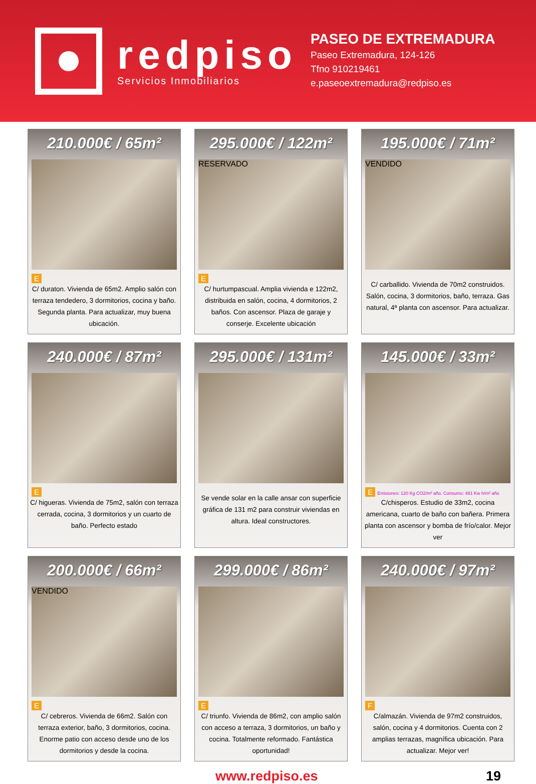redpiso
Servicios Inmobiliarios
PASEO DE EXTREMADURA
Paseo Extremadura, 124-126
Tfno 910219461
e.paseoextremadura@redpiso.es
210.000€ / 65m²
E
C/ duraton. Vivienda de 65m2. Amplio salón con terraza tendedero, 3 dormitorios, cocina y baño. Segunda planta. Para actualizar, muy buena ubicación.
295.000€ / 122m²
RESERVADO
E
C/ hurtumpascual. Amplia vivienda e 122m2, distribuida en salón, cocina, 4 dormitorios, 2 baños. Con ascensor. Plaza de garaje y conserje. Excelente ubicación
195.000€ / 71m²
VENDIDO
C/ carballido. Vivienda de 70m2 construidos. Salón, cocina, 3 dormitorios, baño, terraza. Gas natural, 4ª planta con ascensor. Para actualizar.
240.000€ / 87m²
E
C/ higueras. Vivienda de 75m2, salón con terraza cerrada, cocina, 3 dormitorios y un cuarto de baño. Perfecto estado
295.000€ / 131m²
Se vende solar en la calle ansar con superficie gráfica de 131 m2 para construir viviendas en altura. Ideal constructores.
145.000€ / 33m²
E Emisiones: 120 Kg CO2/m² año. Consumo: 481 Kw h/m² año
C/chisperos. Estudio de 33m2, cocina americana, cuarto de baño con bañera. Primera planta con ascensor y bomba de frío/calor. Mejor ver
200.000€ / 66m²
VENDIDO
E
C/ cebreros. Vivienda de 66m2. Salón con terraza exterior, baño, 3 dormitorios, cocina. Enorme patio con acceso desde uno de los dormitorios y desde la cocina.
299.000€ / 86m²
E
C/ triunfo. Vivienda de 86m2, con amplio salón con acceso a terraza, 3 dormitorios, un baño y cocina. Totalmente reformado. Fantástica oportunidad!
240.000€ / 97m²
F
C/almazán. Vivienda de 97m2 construidos, salón, cocina y 4 dormitorios. Cuenta con 2 amplias terrazas, magnífica ubicación. Para actualizar. Mejor ver!
www.redpiso.es 19